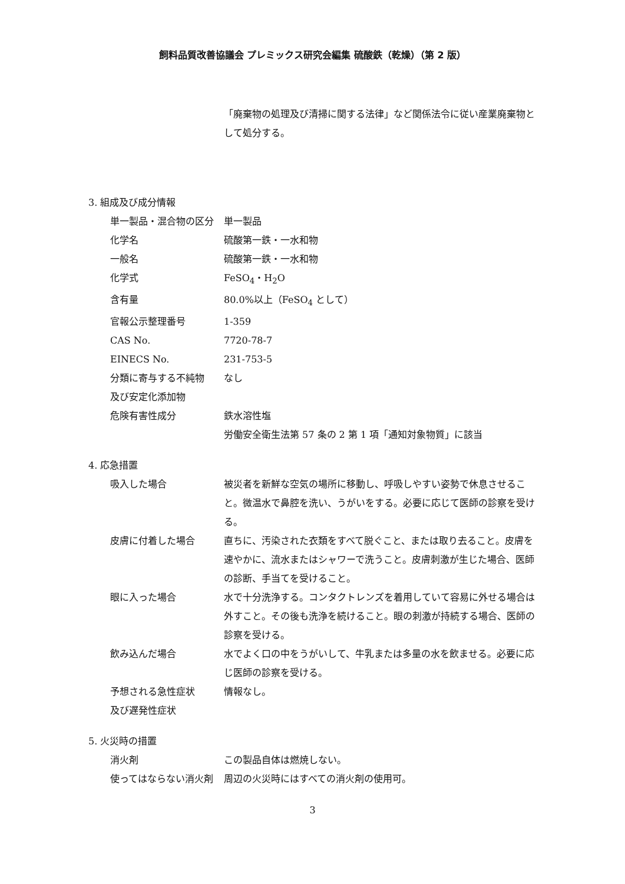飼料品質改善協議会 プレミックス研究会編集 硫酸鉄（乾燥）（第 2 版）
「廃棄物の処理及び清掃に関する法律」など関係法令に従い産業廃棄物として処分する。
3. 組成及び成分情報
単一製品・混合物の区分 単一製品
化学名 硫酸第一鉄・一水和物
一般名 硫酸第一鉄・一水和物
化学式 FeSO<sub>4</sub>・H<sub>2</sub>O
含有量 80.0%以上（FeSO<sub>4</sub> として）
官報公示整理番号 1-359
CAS No. 7720-78-7
EINECS No. 231-753-5
分類に寄与する不純物
及び安定化添加物
なし
危険有害性成分 鉄水溶性塩
労働安全衛生法第 57 条の 2 第 1 項「通知対象物質」に該当
4. 応急措置
吸入した場合 被災者を新鮮な空気の場所に移動し、呼吸しやすい姿勢で休息させること。微温水で鼻腔を洗い、うがいをする。必要に応じて医師の診察を受ける。
皮膚に付着した場合 直ちに、汚染された衣類をすべて脱ぐこと、または取り去ること。皮膚を速やかに、流水またはシャワーで洗うこと。皮膚刺激が生じた場合、医師の診断、手当てを受けること。
眼に入った場合 水で十分洗浄する。コンタクトレンズを着用していて容易に外せる場合は外すこと。その後も洗浄を続けること。眼の刺激が持続する場合、医師の診察を受ける。
飲み込んだ場合 水でよく口の中をうがいして、牛乳または多量の水を飲ませる。必要に応じ医師の診察を受ける。
予想される急性症状
及び遅発性症状
情報なし。
5. 火災時の措置
消火剤 この製品自体は燃焼しない。
使ってはならない消火剤 周辺の火災時にはすべての消火剤の使用可。
3